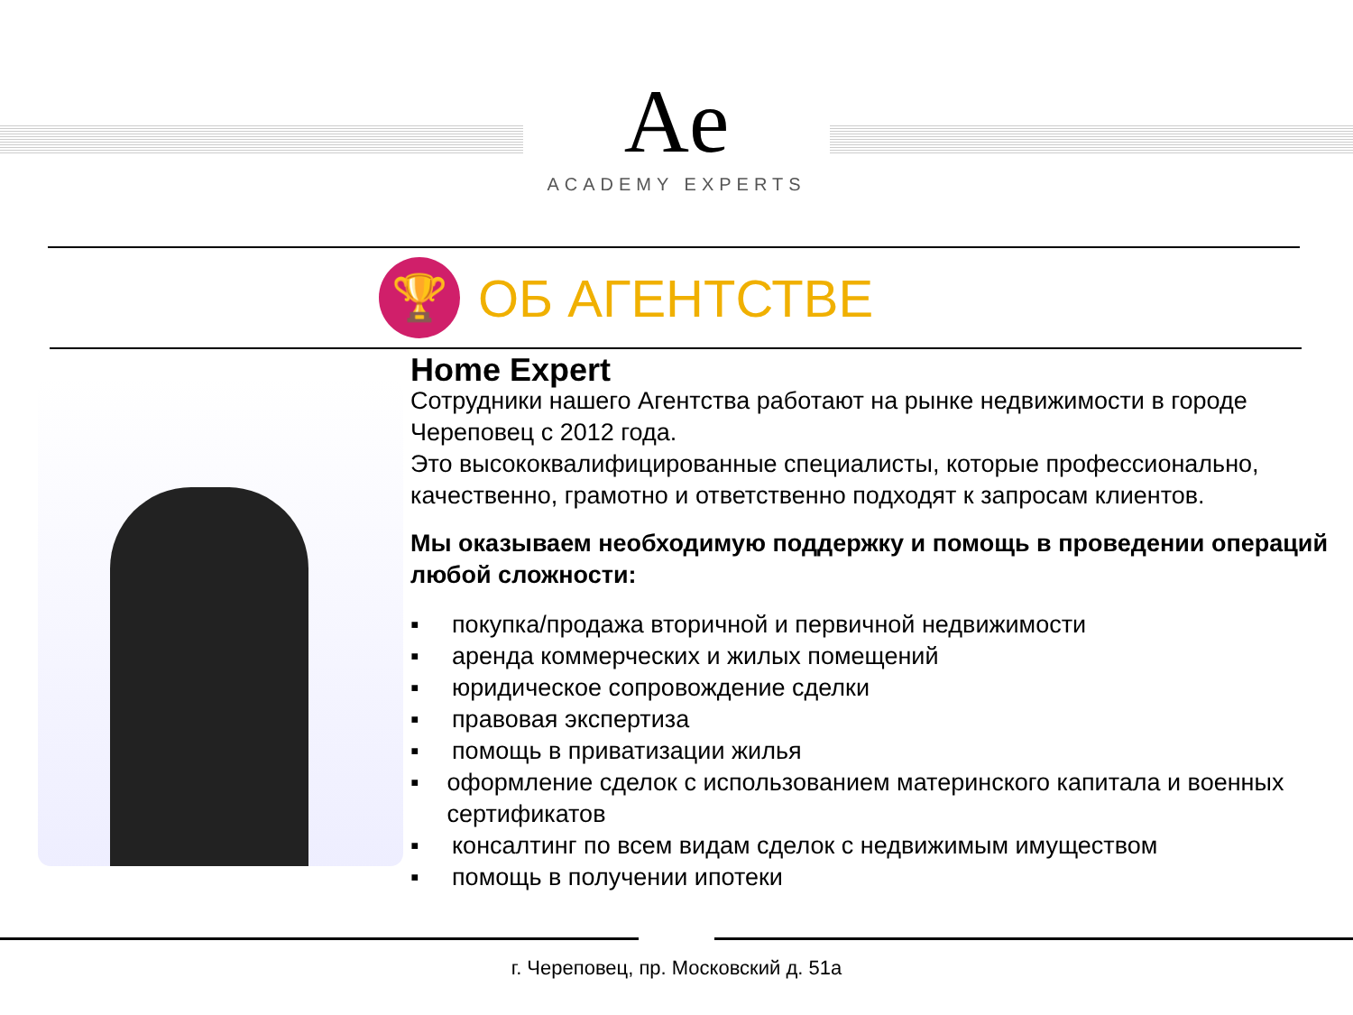Ae
ACADEMY EXPERTS
🏆
ОБ АГЕНТСТВЕ
Home Expert
Сотрудники нашего Агентства работают на рынке недвижимости в городе Череповец с 2012 года.
Это высококвалифицированные специалисты, которые профессионально, качественно, грамотно и ответственно подходят к запросам клиентов.
Мы оказываем необходимую поддержку и помощь в проведении операций
любой сложности:
▪ покупка/продажа вторичной и первичной недвижимости
▪ аренда коммерческих и жилых помещений
▪ юридическое сопровождение сделки
▪ правовая экспертиза
▪ помощь в приватизации жилья
▪ оформление сделок с использованием материнского капитала и военных сертификатов
▪ консалтинг по всем видам сделок с недвижимым имуществом
▪ помощь в получении ипотеки
г. Череповец, пр. Московский д. 51а